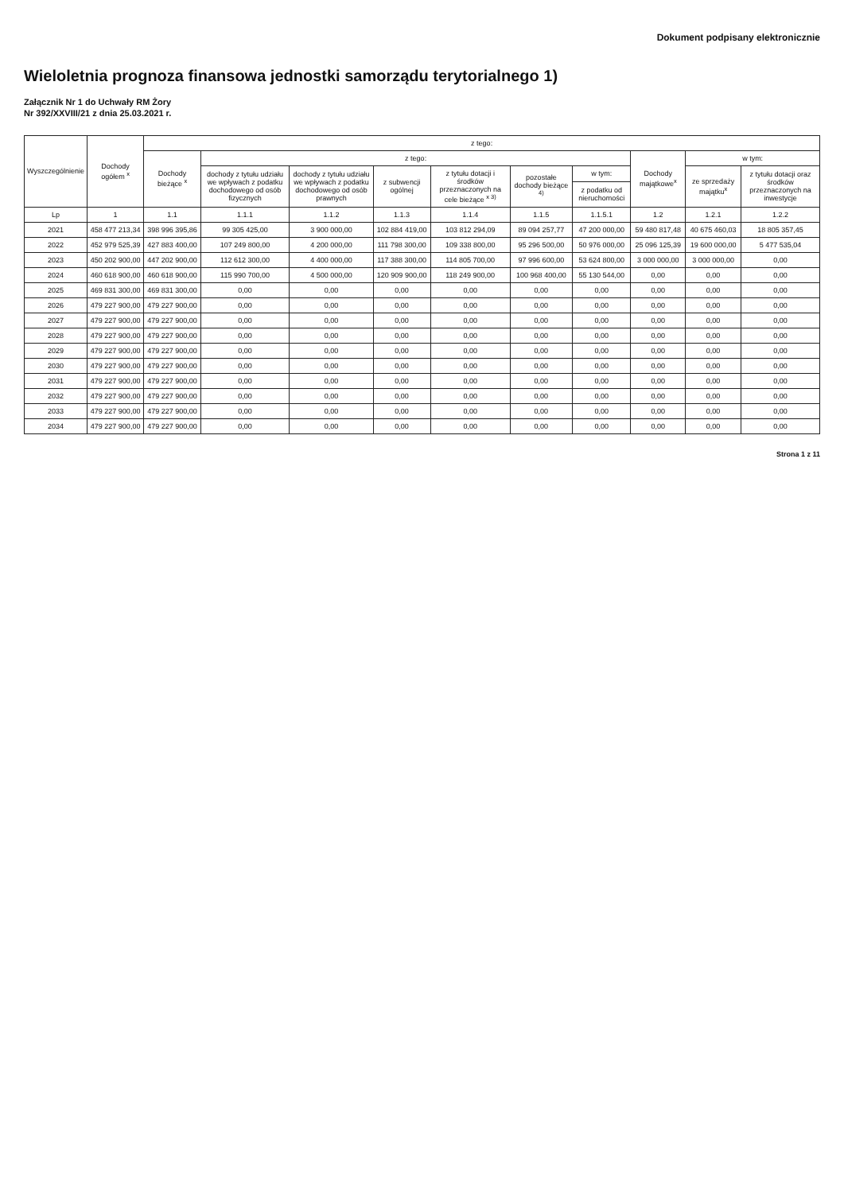Dokument podpisany elektronicznie
Wieloletnia prognoza finansowa jednostki samorządu terytorialnego 1)
Załącznik Nr 1 do Uchwały RM Żory
Nr 392/XXVIII/21 z dnia 25.03.2021 r.
| Wyszczególnienie | Dochody ogółem <sup>x</sup> | z tego: | | | | | | | | | |
| --- | --- | --- | --- | --- | --- | --- | --- | --- | --- | --- | --- |
| | | Dochody bieżące <sup>x</sup> | z tego: | | | | | | Dochody majątkowe<sup>x</sup> | w tym: | |
| | | | dochody z tytułu udziału we wpływach z podatku dochodowego od osób fizycznych | dochody z tytułu udziału we wpływach z podatku dochodowego od osób prawnych | z subwencji ogólnej | z tytułu dotacji i środków przeznaczonych na cele bieżące <sup>x 3)</sup> | pozostałe dochody bieżące <sup>4)</sup> | w tym: | | ze sprzedaży majątku<sup>x</sup> | z tytułu dotacji oraz środków przeznaczonych na inwestycje |
| | | | | | | | | z podatku od nieruchomości | | | |
| Lp | 1 | 1.1 | 1.1.1 | 1.1.2 | 1.1.3 | 1.1.4 | 1.1.5 | 1.1.5.1 | 1.2 | 1.2.1 | 1.2.2 |
| 2021 | 458 477 213,34 | 398 996 395,86 | 99 305 425,00 | 3 900 000,00 | 102 884 419,00 | 103 812 294,09 | 89 094 257,77 | 47 200 000,00 | 59 480 817,48 | 40 675 460,03 | 18 805 357,45 |
| 2022 | 452 979 525,39 | 427 883 400,00 | 107 249 800,00 | 4 200 000,00 | 111 798 300,00 | 109 338 800,00 | 95 296 500,00 | 50 976 000,00 | 25 096 125,39 | 19 600 000,00 | 5 477 535,04 |
| 2023 | 450 202 900,00 | 447 202 900,00 | 112 612 300,00 | 4 400 000,00 | 117 388 300,00 | 114 805 700,00 | 97 996 600,00 | 53 624 800,00 | 3 000 000,00 | 3 000 000,00 | 0,00 |
| 2024 | 460 618 900,00 | 460 618 900,00 | 115 990 700,00 | 4 500 000,00 | 120 909 900,00 | 118 249 900,00 | 100 968 400,00 | 55 130 544,00 | 0,00 | 0,00 | 0,00 |
| 2025 | 469 831 300,00 | 469 831 300,00 | 0,00 | 0,00 | 0,00 | 0,00 | 0,00 | 0,00 | 0,00 | 0,00 | 0,00 |
| 2026 | 479 227 900,00 | 479 227 900,00 | 0,00 | 0,00 | 0,00 | 0,00 | 0,00 | 0,00 | 0,00 | 0,00 | 0,00 |
| 2027 | 479 227 900,00 | 479 227 900,00 | 0,00 | 0,00 | 0,00 | 0,00 | 0,00 | 0,00 | 0,00 | 0,00 | 0,00 |
| 2028 | 479 227 900,00 | 479 227 900,00 | 0,00 | 0,00 | 0,00 | 0,00 | 0,00 | 0,00 | 0,00 | 0,00 | 0,00 |
| 2029 | 479 227 900,00 | 479 227 900,00 | 0,00 | 0,00 | 0,00 | 0,00 | 0,00 | 0,00 | 0,00 | 0,00 | 0,00 |
| 2030 | 479 227 900,00 | 479 227 900,00 | 0,00 | 0,00 | 0,00 | 0,00 | 0,00 | 0,00 | 0,00 | 0,00 | 0,00 |
| 2031 | 479 227 900,00 | 479 227 900,00 | 0,00 | 0,00 | 0,00 | 0,00 | 0,00 | 0,00 | 0,00 | 0,00 | 0,00 |
| 2032 | 479 227 900,00 | 479 227 900,00 | 0,00 | 0,00 | 0,00 | 0,00 | 0,00 | 0,00 | 0,00 | 0,00 | 0,00 |
| 2033 | 479 227 900,00 | 479 227 900,00 | 0,00 | 0,00 | 0,00 | 0,00 | 0,00 | 0,00 | 0,00 | 0,00 | 0,00 |
| 2034 | 479 227 900,00 | 479 227 900,00 | 0,00 | 0,00 | 0,00 | 0,00 | 0,00 | 0,00 | 0,00 | 0,00 | 0,00 |
Strona 1 z 11